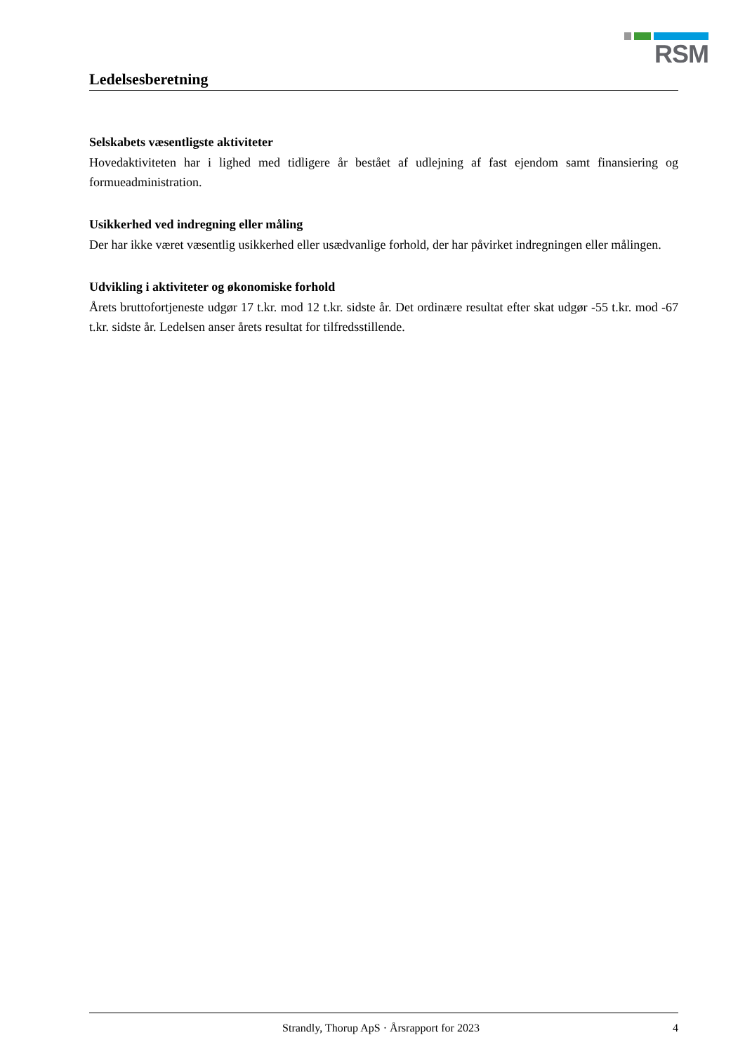RSM
Ledelsesberetning
Selskabets væsentligste aktiviteter
Hovedaktiviteten har i lighed med tidligere år bestået af udlejning af fast ejendom samt finansiering og formueadministration.
Usikkerhed ved indregning eller måling
Der har ikke været væsentlig usikkerhed eller usædvanlige forhold, der har påvirket indregningen eller målingen.
Udvikling i aktiviteter og økonomiske forhold
Årets bruttofortjeneste udgør 17 t.kr. mod 12 t.kr. sidste år. Det ordinære resultat efter skat udgør -55 t.kr. mod -67 t.kr. sidste år. Ledelsen anser årets resultat for tilfredsstillende.
Strandly, Thorup ApS · Årsrapport for 2023 4